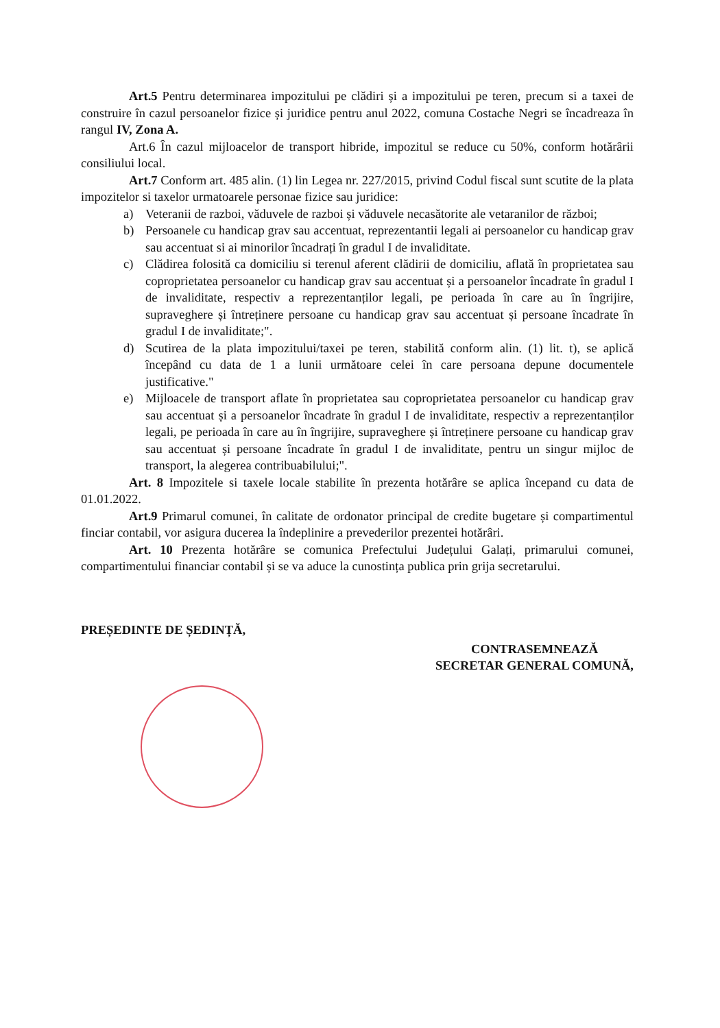Art.5 Pentru determinarea impozitului pe clădiri și a impozitului pe teren, precum si a taxei de construire în cazul persoanelor fizice și juridice pentru anul 2022, comuna Costache Negri se încadreaza în rangul IV, Zona A.
Art.6 În cazul mijloacelor de transport hibride, impozitul se reduce cu 50%, conform hotărârii consiliului local.
Art.7 Conform art. 485 alin. (1) lin Legea nr. 227/2015, privind Codul fiscal sunt scutite de la plata impozitelor si taxelor urmatoarele personae fizice sau juridice:
a) Veteranii de razboi, văduvele de razboi și văduvele necasătorite ale vetaranilor de război;
b) Persoanele cu handicap grav sau accentuat, reprezentantii legali ai persoanelor cu handicap grav sau accentuat si ai minorilor încadrați în gradul I de invaliditate.
c) Clădirea folosită ca domiciliu si terenul aferent clădirii de domiciliu, aflată în proprietatea sau coproprietatea persoanelor cu handicap grav sau accentuat și a persoanelor încadrate în gradul I de invaliditate, respectiv a reprezentanților legali, pe perioada în care au în îngrijire, supraveghere și întreținere persoane cu handicap grav sau accentuat și persoane încadrate în gradul I de invaliditate;".
d) Scutirea de la plata impozitului/taxei pe teren, stabilită conform alin. (1) lit. t), se aplică începând cu data de 1 a lunii următoare celei în care persoana depune documentele justificative."
e) Mijloacele de transport aflate în proprietatea sau coproprietatea persoanelor cu handicap grav sau accentuat și a persoanelor încadrate în gradul I de invaliditate, respectiv a reprezentanților legali, pe perioada în care au în îngrijire, supraveghere și întreținere persoane cu handicap grav sau accentuat și persoane încadrate în gradul I de invaliditate, pentru un singur mijloc de transport, la alegerea contribuabilului;".
Art. 8 Impozitele si taxele locale stabilite în prezenta hotărâre se aplica începand cu data de 01.01.2022.
Art.9 Primarul comunei, în calitate de ordonator principal de credite bugetare și compartimentul finciar contabil, vor asigura ducerea la îndeplinire a prevederilor prezentei hotărâri.
Art. 10 Prezenta hotărâre se comunica Prefectului Județului Galați, primarului comunei, compartimentului financiar contabil și se va aduce la cunostința publica prin grija secretarului.
PREȘEDINTE DE ȘEDINȚĂ,
CONTRASEMNEAZĂ
SECRETAR GENERAL COMUNĂ,